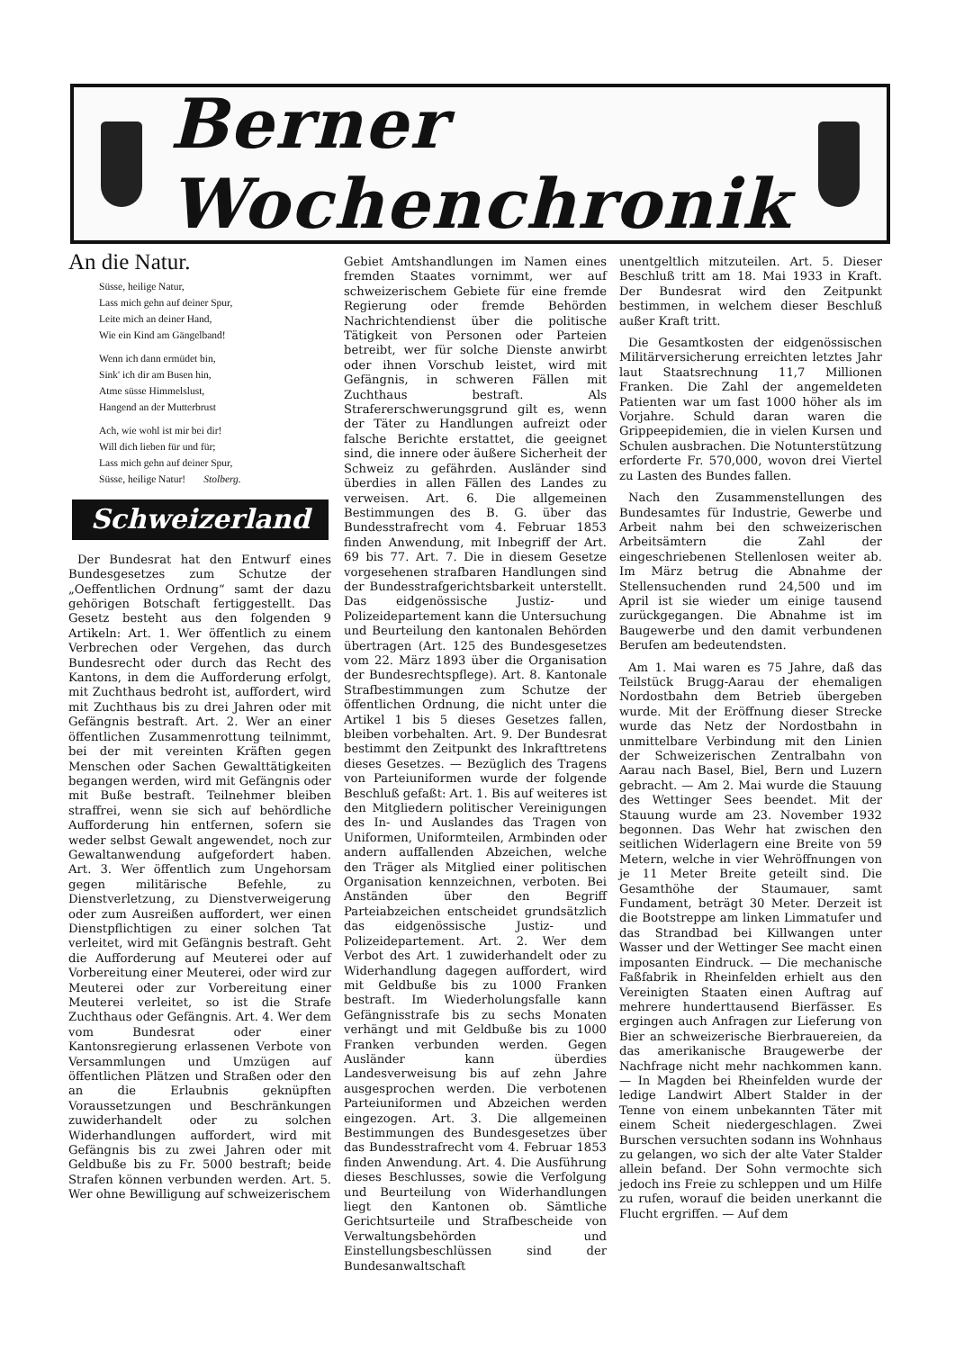Berner Wochenchronik
An die Natur.
Süsse, heilige Natur,
Lass mich gehn auf deiner Spur,
Leite mich an deiner Hand,
Wie ein Kind am Gängelband!
Wenn ich dann ermüdet bin,
Sink' ich dir am Busen hin,
Atme süsse Himmelslust,
Hangend an der Mutterbrust
Ach, wie wohl ist mir bei dir!
Will dich lieben für und für;
Lass mich gehn auf deiner Spur,
Süsse, heilige Natur! Stolberg.
Schweizerland
Der Bundesrat hat den Entwurf eines Bundesgesetzes zum Schutze der „Oeffentlichen Ordnung“ samt der dazu gehörigen Botschaft fertiggestellt. Das Gesetz besteht aus den folgenden 9 Artikeln: Art. 1. Wer öffentlich zu einem Verbrechen oder Vergehen, das durch Bundesrecht oder durch das Recht des Kantons, in dem die Aufforderung erfolgt, mit Zuchthaus bedroht ist, auffordert, wird mit Zuchthaus bis zu drei Jahren oder mit Gefängnis bestraft. Art. 2. Wer an einer öffentlichen Zusammenrottung teilnimmt, bei der mit vereinten Kräften gegen Menschen oder Sachen Gewalttätigkeiten begangen werden, wird mit Gefängnis oder mit Buße bestraft. Teilnehmer bleiben straffrei, wenn sie sich auf behördliche Aufforderung hin entfernen, sofern sie weder selbst Gewalt angewendet, noch zur Gewaltanwendung aufgefordert haben. Art. 3. Wer öffentlich zum Ungehorsam gegen militärische Befehle, zu Dienstverletzung, zu Dienstverweigerung oder zum Ausreißen auffordert, wer einen Dienstpflichtigen zu einer solchen Tat verleitet, wird mit Gefängnis bestraft. Geht die Aufforderung auf Meuterei oder auf Vorbereitung einer Meuterei, oder wird zur Meuterei oder zur Vorbereitung einer Meuterei verleitet, so ist die Strafe Zuchthaus oder Gefängnis. Art. 4. Wer dem vom Bundesrat oder einer Kantonsregierung erlassenen Verbote von Versammlungen und Umzügen auf öffentlichen Plätzen und Straßen oder den an die Erlaubnis geknüpften Voraussetzungen und Beschränkungen zuwiderhandelt oder zu solchen Widerhandlungen auffordert, wird mit Gefängnis bis zu zwei Jahren oder mit Geldbuße bis zu Fr. 5000 bestraft; beide Strafen können verbunden werden. Art. 5. Wer ohne Bewilligung auf schweizerischem
Gebiet Amtshandlungen im Namen eines fremden Staates vornimmt, wer auf schweizerischem Gebiete für eine fremde Regierung oder fremde Behörden Nachrichtendienst über die politische Tätigkeit von Personen oder Parteien betreibt, wer für solche Dienste anwirbt oder ihnen Vorschub leistet, wird mit Gefängnis, in schweren Fällen mit Zuchthaus bestraft. Als Strafererschwerungsgrund gilt es, wenn der Täter zu Handlungen aufreizt oder falsche Berichte erstattet, die geeignet sind, die innere oder äußere Sicherheit der Schweiz zu gefährden. Ausländer sind überdies in allen Fällen des Landes zu verweisen. Art. 6. Die allgemeinen Bestimmungen des B. G. über das Bundesstrafrecht vom 4. Februar 1853 finden Anwendung, mit Inbegriff der Art. 69 bis 77. Art. 7. Die in diesem Gesetze vorgesehenen strafbaren Handlungen sind der Bundesstrafgerichtsbarkeit unterstellt. Das eidgenössische Justiz- und Polizeidepartement kann die Untersuchung und Beurteilung den kantonalen Behörden übertragen (Art. 125 des Bundesgesetzes vom 22. März 1893 über die Organisation der Bundesrechtspflege). Art. 8. Kantonale Strafbestimmungen zum Schutze der öffentlichen Ordnung, die nicht unter die Artikel 1 bis 5 dieses Gesetzes fallen, bleiben vorbehalten. Art. 9. Der Bundesrat bestimmt den Zeitpunkt des Inkrafttretens dieses Gesetzes. — Bezüglich des Tragens von Parteiuniformen wurde der folgende Beschluß gefaßt: Art. 1. Bis auf weiteres ist den Mitgliedern politischer Vereinigungen des In- und Auslandes das Tragen von Uniformen, Uniformteilen, Armbinden oder andern auffallenden Abzeichen, welche den Träger als Mitglied einer politischen Organisation kennzeichnen, verboten. Bei Anständen über den Begriff Parteiabzeichen entscheidet grundsätzlich das eidgenössische Justiz- und Polizeidepartement. Art. 2. Wer dem Verbot des Art. 1 zuwiderhandelt oder zu Widerhandlung dagegen auffordert, wird mit Geldbuße bis zu 1000 Franken bestraft. Im Wiederholungsfalle kann Gefängnisstrafe bis zu sechs Monaten verhängt und mit Geldbuße bis zu 1000 Franken verbunden werden. Gegen Ausländer kann überdies Landesverweisung bis auf zehn Jahre ausgesprochen werden. Die verbotenen Parteiuniformen und Abzeichen werden eingezogen. Art. 3. Die allgemeinen Bestimmungen des Bundesgesetzes über das Bundesstrafrecht vom 4. Februar 1853 finden Anwendung. Art. 4. Die Ausführung dieses Beschlusses, sowie die Verfolgung und Beurteilung von Widerhandlungen liegt den Kantonen ob. Sämtliche Gerichtsurteile und Strafbescheide von Verwaltungsbehörden und Einstellungsbeschlüssen sind der Bundesanwaltschaft
unentgeltlich mitzuteilen. Art. 5. Dieser Beschluß tritt am 18. Mai 1933 in Kraft. Der Bundesrat wird den Zeitpunkt bestimmen, in welchem dieser Beschluß außer Kraft tritt.
Die Gesamtkosten der eidgenössischen Militärversicherung erreichten letztes Jahr laut Staatsrechnung 11,7 Millionen Franken. Die Zahl der angemeldeten Patienten war um fast 1000 höher als im Vorjahre. Schuld daran waren die Grippeepidemien, die in vielen Kursen und Schulen ausbrachen. Die Notunterstützung erforderte Fr. 570,000, wovon drei Viertel zu Lasten des Bundes fallen.
Nach den Zusammenstellungen des Bundesamtes für Industrie, Gewerbe und Arbeit nahm bei den schweizerischen Arbeitsämtern die Zahl der eingeschriebenen Stellenlosen weiter ab. Im März betrug die Abnahme der Stellensuchenden rund 24,500 und im April ist sie wieder um einige tausend zurückgegangen. Die Abnahme ist im Baugewerbe und den damit verbundenen Berufen am bedeutendsten.
Am 1. Mai waren es 75 Jahre, daß das Teilstück Brugg-Aarau der ehemaligen Nordostbahn dem Betrieb übergeben wurde. Mit der Eröffnung dieser Strecke wurde das Netz der Nordostbahn in unmittelbare Verbindung mit den Linien der Schweizerischen Zentralbahn von Aarau nach Basel, Biel, Bern und Luzern gebracht. — Am 2. Mai wurde die Stauung des Wettinger Sees beendet. Mit der Stauung wurde am 23. November 1932 begonnen. Das Wehr hat zwischen den seitlichen Widerlagern eine Breite von 59 Metern, welche in vier Wehröffnungen von je 11 Meter Breite geteilt sind. Die Gesamthöhe der Staumauer, samt Fundament, beträgt 30 Meter. Derzeit ist die Bootstreppe am linken Limmatufer und das Strandbad bei Killwangen unter Wasser und der Wettinger See macht einen imposanten Eindruck. — Die mechanische Faßfabrik in Rheinfelden erhielt aus den Vereinigten Staaten einen Auftrag auf mehrere hunderttausend Bierfässer. Es ergingen auch Anfragen zur Lieferung von Bier an schweizerische Bierbrauereien, da das amerikanische Braugewerbe der Nachfrage nicht mehr nachkommen kann. — In Magden bei Rheinfelden wurde der ledige Landwirt Albert Stalder in der Tenne von einem unbekannten Täter mit einem Scheit niedergeschlagen. Zwei Burschen versuchten sodann ins Wohnhaus zu gelangen, wo sich der alte Vater Stalder allein befand. Der Sohn vermochte sich jedoch ins Freie zu schleppen und um Hilfe zu rufen, worauf die beiden unerkannt die Flucht ergriffen. — Auf dem